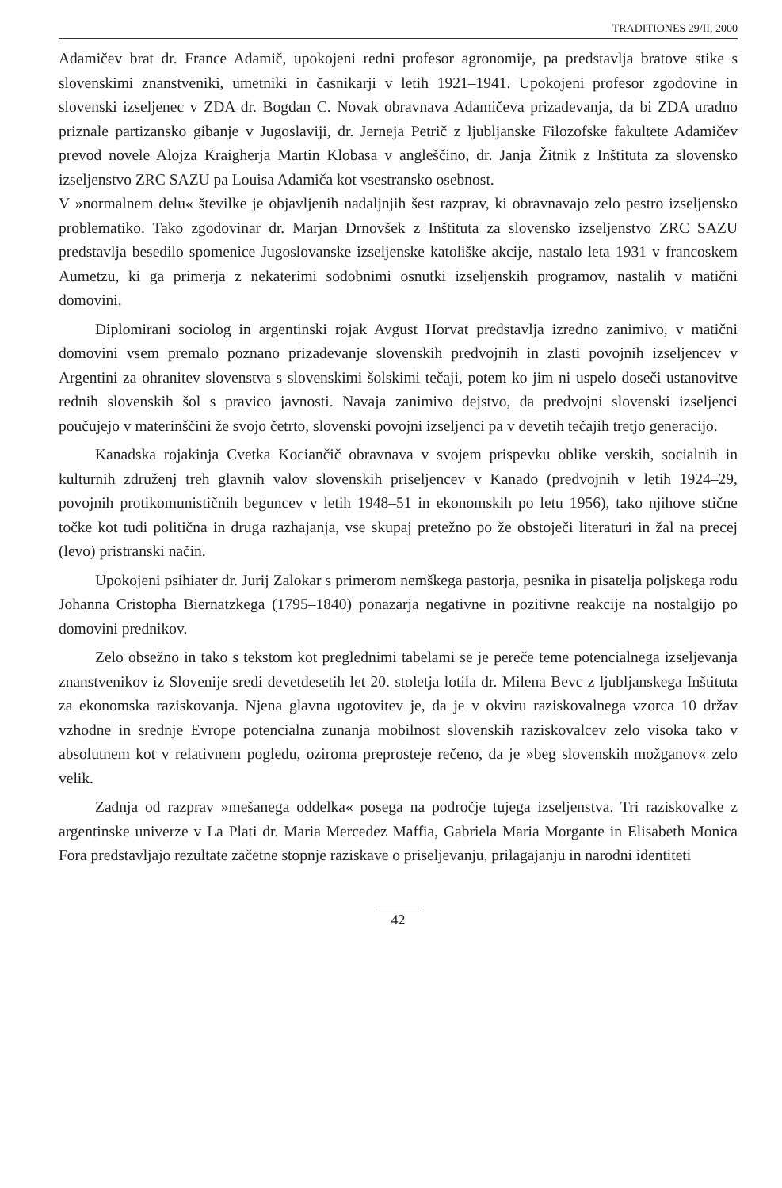TRADITIONES 29/II, 2000
Adamičev brat dr. France Adamič, upokojeni redni profesor agronomije, pa predstavlja bratove stike s slovenskimi znanstveniki, umetniki in časnikarji v letih 1921–1941. Upokojeni profesor zgodovine in slovenski izseljenec v ZDA dr. Bogdan C. Novak obravnava Adamičeva prizadevanja, da bi ZDA uradno priznale partizansko gibanje v Jugoslaviji, dr. Jerneja Petrič z ljubljanske Filozofske fakultete Adamičev prevod novele Alojza Kraigherja Martin Klobasa v angleščino, dr. Janja Žitnik z Inštituta za slovensko izseljenstvo ZRC SAZU pa Louisa Adamiča kot vsestransko osebnost.
V »normalnem delu« številke je objavljenih nadaljnjih šest razprav, ki obravnavajo zelo pestro izseljensko problematiko. Tako zgodovinar dr. Marjan Drnovšek z Inštituta za slovensko izseljenstvo ZRC SAZU predstavlja besedilo spomenice Jugoslovanske izseljenske katoliške akcije, nastalo leta 1931 v francoskem Aumetzu, ki ga primerja z nekaterimi sodobnimi osnutki izseljenskih programov, nastalih v matični domovini.
Diplomirani sociolog in argentinski rojak Avgust Horvat predstavlja izredno zanimivo, v matični domovini vsem premalo poznano prizadevanje slovenskih predvojnih in zlasti povojnih izseljencev v Argentini za ohranitev slovenstva s slovenskimi šolskimi tečaji, potem ko jim ni uspelo doseči ustanovitve rednih slovenskih šol s pravico javnosti. Navaja zanimivo dejstvo, da predvojni slovenski izseljenci poučujejo v materinščini že svojo četrto, slovenski povojni izseljenci pa v devetih tečajih tretjo generacijo.
Kanadska rojakinja Cvetka Kociančič obravnava v svojem prispevku oblike verskih, socialnih in kulturnih združenj treh glavnih valov slovenskih priseljencev v Kanado (predvojnih v letih 1924–29, povojnih protikomunističnih beguncev v letih 1948–51 in ekonomskih po letu 1956), tako njihove stične točke kot tudi politična in druga razhajanja, vse skupaj pretežno po že obstoječi literaturi in žal na precej (levo) pristranski način.
Upokojeni psihiater dr. Jurij Zalokar s primerom nemškega pastorja, pesnika in pisatelja poljskega rodu Johanna Cristopha Biernatzkega (1795–1840) ponazarja negativne in pozitivne reakcije na nostalgijo po domovini prednikov.
Zelo obsežno in tako s tekstom kot preglednimi tabelami se je pereče teme potencialnega izseljevanja znanstvenikov iz Slovenije sredi devetdesetih let 20. stoletja lotila dr. Milena Bevc z ljubljanskega Inštituta za ekonomska raziskovanja. Njena glavna ugotovitev je, da je v okviru raziskovalnega vzorca 10 držav vzhodne in srednje Evrope potencialna zunanja mobilnost slovenskih raziskovalcev zelo visoka tako v absolutnem kot v relativnem pogledu, oziroma preprosteje rečeno, da je »beg slovenskih možganov« zelo velik.
Zadnja od razprav »mešanega oddelka« posega na področje tujega izseljenstva. Tri raziskovalke z argentinske univerze v La Plati dr. Maria Mercedez Maffia, Gabriela Maria Morgante in Elisabeth Monica Fora predstavljajo rezultate začetne stopnje raziskave o priseljevanju, prilagajanju in narodni identiteti
42